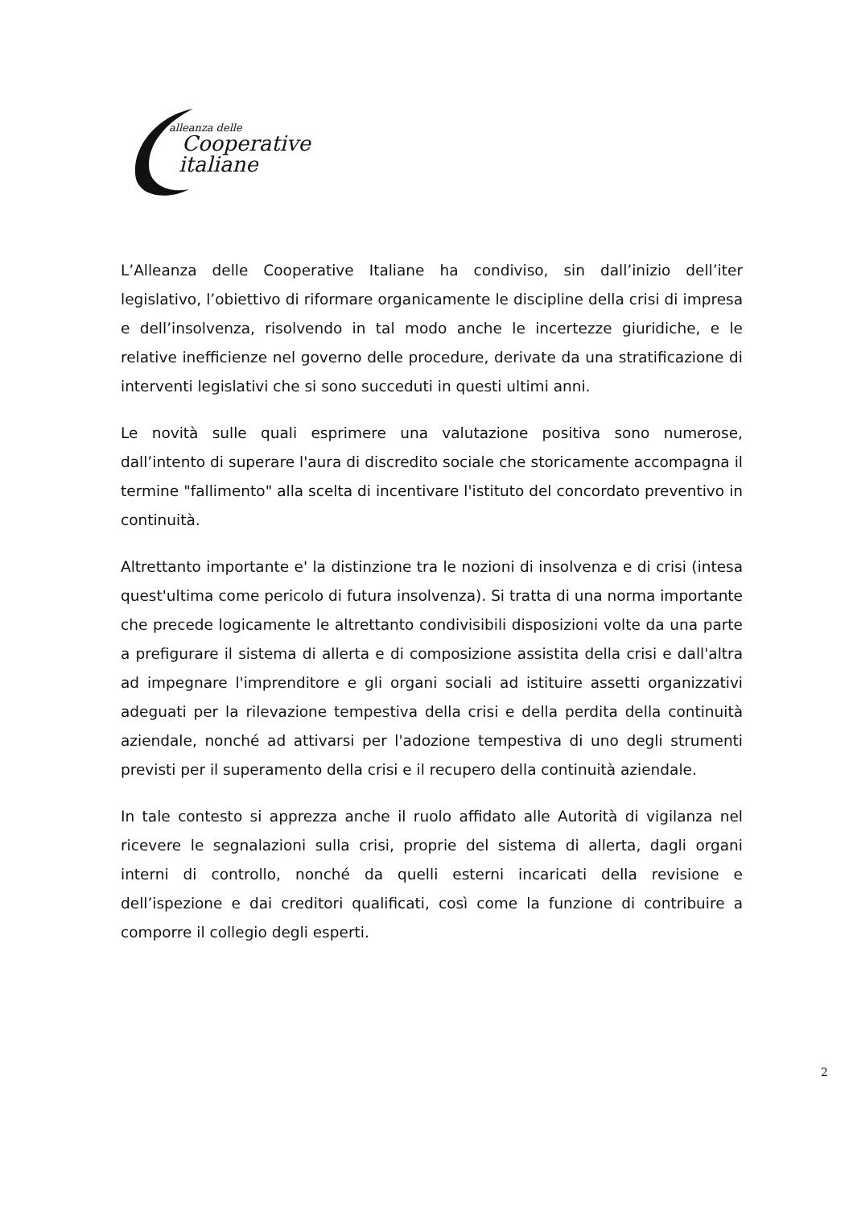alleanza delle
Cooperative
italiane
L’Alleanza delle Cooperative Italiane ha condiviso, sin dall’inizio dell’iter legislativo, l’obiettivo di riformare organicamente le discipline della crisi di impresa e dell’insolvenza, risolvendo in tal modo anche le incertezze giuridiche, e le relative inefficienze nel governo delle procedure, derivate da una stratificazione di interventi legislativi che si sono succeduti in questi ultimi anni.
Le novità sulle quali esprimere una valutazione positiva sono numerose, dall’intento di superare l'aura di discredito sociale che storicamente accompagna il termine "fallimento" alla scelta di incentivare l'istituto del concordato preventivo in continuità.
Altrettanto importante e' la distinzione tra le nozioni di insolvenza e di crisi (intesa quest'ultima come pericolo di futura insolvenza). Si tratta di una norma importante che precede logicamente le altrettanto condivisibili disposizioni volte da una parte a prefigurare il sistema di allerta e di composizione assistita della crisi e dall'altra ad impegnare l'imprenditore e gli organi sociali ad istituire assetti organizzativi adeguati per la rilevazione tempestiva della crisi e della perdita della continuità aziendale, nonché ad attivarsi per l'adozione tempestiva di uno degli strumenti previsti per il superamento della crisi e il recupero della continuità aziendale.
In tale contesto si apprezza anche il ruolo affidato alle Autorità di vigilanza nel ricevere le segnalazioni sulla crisi, proprie del sistema di allerta, dagli organi interni di controllo, nonché da quelli esterni incaricati della revisione e dell’ispezione e dai creditori qualificati, così come la funzione di contribuire a comporre il collegio degli esperti.
2